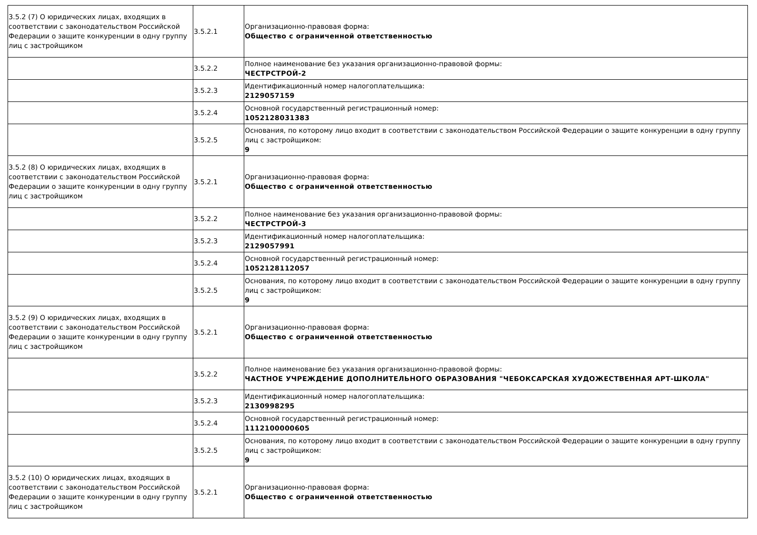| 3.5.2 (7) О юридических лицах, входящих в соответствии с законодательством Российской Федерации о защите конкуренции в одну группу лиц с застройщиком | 3.5.2.1 | Организационно-правовая форма: Общество с ограниченной ответственностью |
| | 3.5.2.2 | Полное наименование без указания организационно-правовой формы: ЧЕСТРСТРОЙ-2 |
| | 3.5.2.3 | Идентификационный номер налогоплательщика: 2129057159 |
| | 3.5.2.4 | Основной государственный регистрационный номер: 1052128031383 |
| | 3.5.2.5 | Основания, по которому лицо входит в соответствии с законодательством Российской Федерации о защите конкуренции в одну группу лиц с застройщиком: 9 |
| 3.5.2 (8) О юридических лицах, входящих в соответствии с законодательством Российской Федерации о защите конкуренции в одну группу лиц с застройщиком | 3.5.2.1 | Организационно-правовая форма: Общество с ограниченной ответственностью |
| | 3.5.2.2 | Полное наименование без указания организационно-правовой формы: ЧЕСТРСТРОЙ-3 |
| | 3.5.2.3 | Идентификационный номер налогоплательщика: 2129057991 |
| | 3.5.2.4 | Основной государственный регистрационный номер: 1052128112057 |
| | 3.5.2.5 | Основания, по которому лицо входит в соответствии с законодательством Российской Федерации о защите конкуренции в одну группу лиц с застройщиком: 9 |
| 3.5.2 (9) О юридических лицах, входящих в соответствии с законодательством Российской Федерации о защите конкуренции в одну группу лиц с застройщиком | 3.5.2.1 | Организационно-правовая форма: Общество с ограниченной ответственностью |
| | 3.5.2.2 | Полное наименование без указания организационно-правовой формы: ЧАСТНОЕ УЧРЕЖДЕНИЕ ДОПОЛНИТЕЛЬНОГО ОБРАЗОВАНИЯ "ЧЕБОКСАРСКАЯ ХУДОЖЕСТВЕННАЯ АРТ-ШКОЛА" |
| | 3.5.2.3 | Идентификационный номер налогоплательщика: 2130998295 |
| | 3.5.2.4 | Основной государственный регистрационный номер: 1112100000605 |
| | 3.5.2.5 | Основания, по которому лицо входит в соответствии с законодательством Российской Федерации о защите конкуренции в одну группу лиц с застройщиком: 9 |
| 3.5.2 (10) О юридических лицах, входящих в соответствии с законодательством Российской Федерации о защите конкуренции в одну группу лиц с застройщиком | 3.5.2.1 | Организационно-правовая форма: Общество с ограниченной ответственностью |